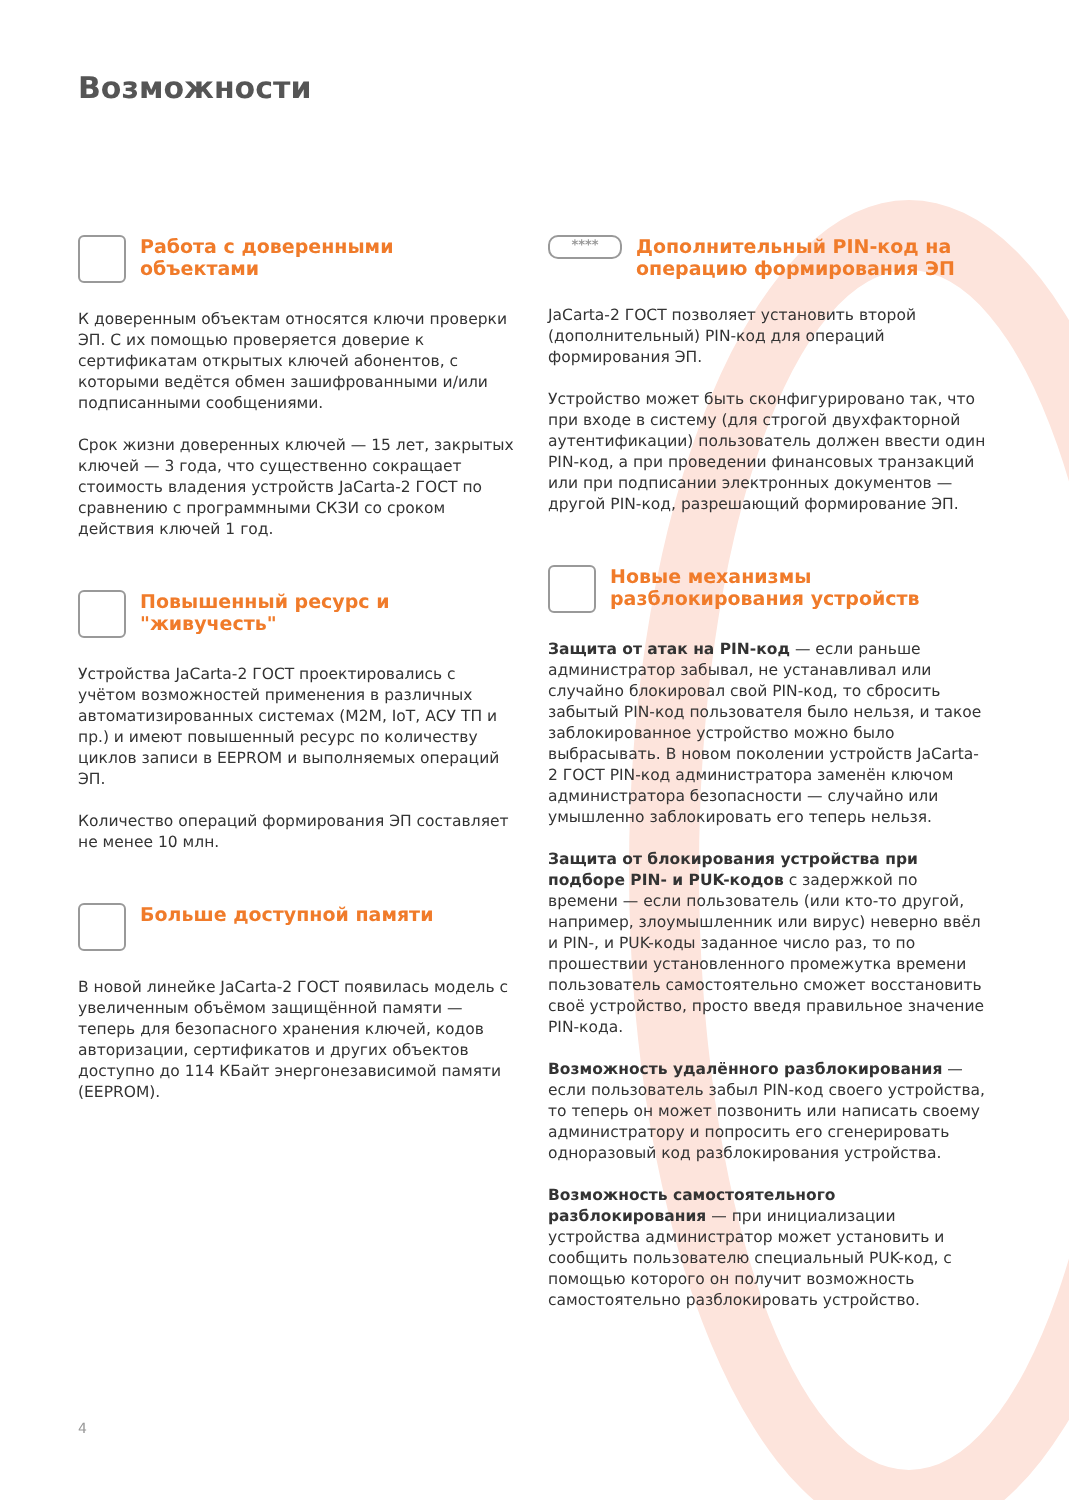Возможности
Работа с доверенными объектами
К доверенным объектам относятся ключи проверки ЭП. С их помощью проверяется доверие к сертификатам открытых ключей абонентов, с которыми ведётся обмен зашифрованными и/или подписанными сообщениями.
Срок жизни доверенных ключей — 15 лет, закрытых ключей — 3 года, что существенно сокращает стоимость владения устройств JaCarta-2 ГОСТ по сравнению с программными СКЗИ со сроком действия ключей 1 год.
Повышенный ресурс и "живучесть"
Устройства JaCarta-2 ГОСТ проектировались с учётом возможностей применения в различных автоматизированных системах (M2M, IoT, АСУ ТП и пр.) и имеют повышенный ресурс по количеству циклов записи в EEPROM и выполняемых операций ЭП.
Количество операций формирования ЭП составляет не менее 10 млн.
Больше доступной памяти
В новой линейке JaCarta-2 ГОСТ появилась модель с увеличенным объёмом защищённой памяти — теперь для безопасного хранения ключей, кодов авторизации, сертификатов и других объектов доступно до 114 КБайт энергонезависимой памяти (EEPROM).
**** Дополнительный PIN-код на операцию формирования ЭП
JaCarta-2 ГОСТ позволяет установить второй (дополнительный) PIN-код для операций формирования ЭП.
Устройство может быть сконфигурировано так, что при входе в систему (для строгой двухфакторной аутентификации) пользователь должен ввести один PIN-код, а при проведении финансовых транзакций или при подписании электронных документов — другой PIN-код, разрешающий формирование ЭП.
Новые механизмы разблокирования устройств
Защита от атак на PIN-код — если раньше администратор забывал, не устанавливал или случайно блокировал свой PIN-код, то сбросить забытый PIN-код пользователя было нельзя, и такое заблокированное устройство можно было выбрасывать. В новом поколении устройств JaCarta-2 ГОСТ PIN-код администратора заменён ключом администратора безопасности — случайно или умышленно заблокировать его теперь нельзя.
Защита от блокирования устройства при подборе PIN- и PUK-кодов с задержкой по времени — если пользователь (или кто-то другой, например, злоумышленник или вирус) неверно ввёл и PIN-, и PUK-коды заданное число раз, то по прошествии установленного промежутка времени пользователь самостоятельно сможет восстановить своё устройство, просто введя правильное значение PIN-кода.
Возможность удалённого разблокирования — если пользователь забыл PIN-код своего устройства, то теперь он может позвонить или написать своему администратору и попросить его сгенерировать одноразовый код разблокирования устройства.
Возможность самостоятельного разблокирования — при инициализации устройства администратор может установить и сообщить пользователю специальный PUK-код, с помощью которого он получит возможность самостоятельно разблокировать устройство.
4